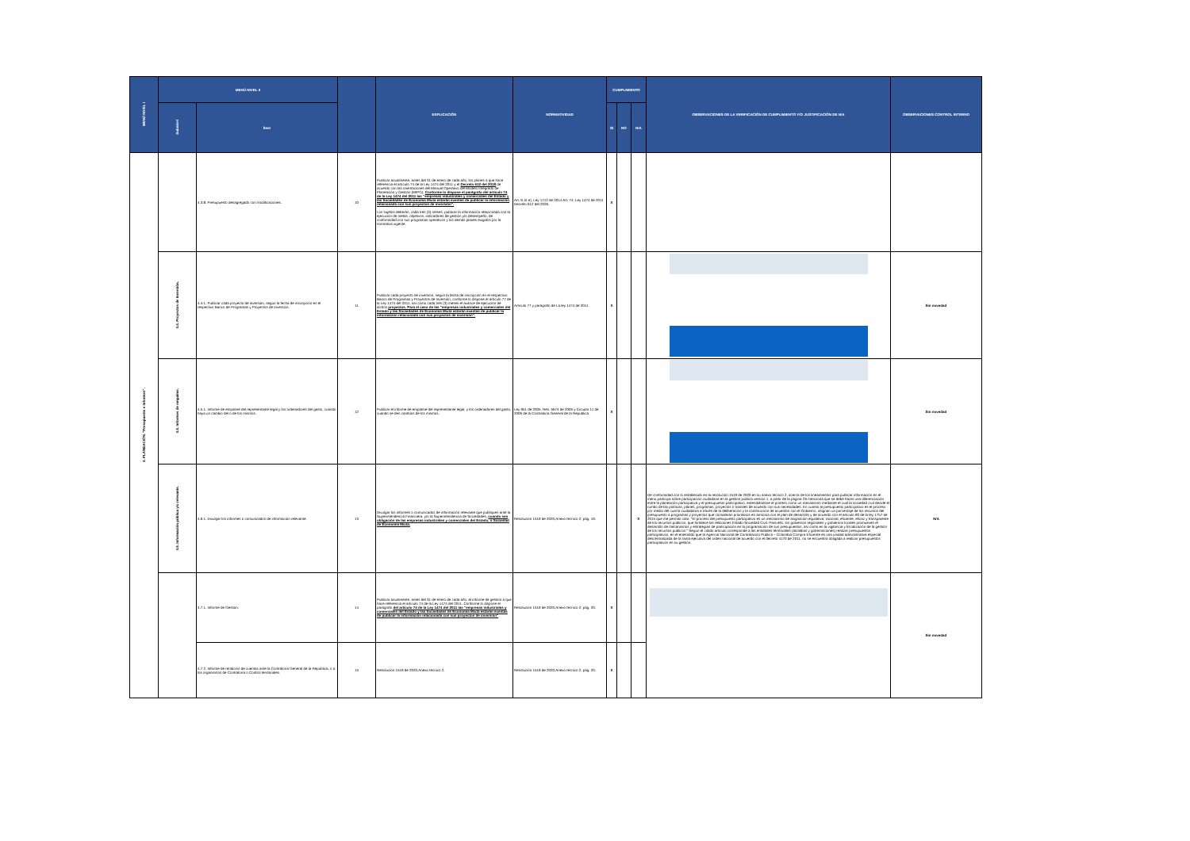| MENÚ NIVEL I | MENÚ NIVEL II | | | EXPLICACIÓN | NORMATIVIDAD | CUMPLIMIENTO | | | OBSERVACIONES DE LA VERIFICACIÓN DE CUMPLIMIENTO Y/O JUSTIFICACIÓN DE N/A | OBSERVACIONES CONTROL INTERNO |
| --- | --- | --- | --- | --- | --- | --- | --- | --- | --- | --- |
| | Subnivel | Ítem | | | | SI | NO | N/A | | |
| 4. PLANEACIÓN. "Presupuesto e Informes". | | 4.3.8. Presupuesto desagregado con modificaciones. | 10 | Publicar anualmente, antes del 31 de enero de cada año, los planes a que hace referencia el artículo 74 de la Ley 1474 del 2011 y el Decreto 612 del 2018 de acuerdo con las orientaciones del Manual Operativo del Modelo Integrado de Planeación y Gestión (MIPG). Conforme lo dispone el parágrafo del artículo 74 de la Ley 1474 del 2011 las "empresas industriales y comerciales del Estado y las Sociedades de Economía Mixta estarán exentas de publicar la información relacionada con sus proyectos de inversión". Los sujetos deberán, cada tres (3) meses, publicar la información relacionada con la ejecución de metas, objetivos, indicadores de gestión y/o desempeño, de conformidad con sus programas operativos y los demás planes exigidos por la normativa vigente. | Art. 9, lit e), Ley 1712 de 2014 Art. 74, Ley 1474 de 2011 Decreto 612 del 2026. | X | | | | |
| | 4.4. Proyectos de Inversión. | 4.4.1. Publicar cada proyecto de inversión, según la fecha de inscripción en el respectivo Banco de Programas y Proyectos de Inversión. | 11 | Publicar cada proyecto de inversión, según la fecha de inscripción en el respectivo Banco de Programas y Proyectos de Inversión, conforme lo dispone el artículo 77 de la Ley 1474 del 2011, así como cada tres (3) meses el avance de ejecución de dichos proyectos. Para el caso de las "empresas industriales y comerciales del Estado y las Sociedades de Economía Mixta estarán exentas de publicar la información relacionada con sus proyectos de inversión". | Artículo 77 y parágrafo de La ley 1474 de 2011 | X | | | | Sin novedad |
| | 4.5. Informes de empalme. | 4.5.1. Informe de empalme del representante legal y los ordenadores del gasto, cuando haya un cambio del o de los mismos. | 12 | Publicar el informe de empalme del representante legal, y los ordenadores del gasto, cuando se den cambios de los mismos. | Ley 951 de 2005, Res. 5674 de 2005 y Circular 11 de 2006 de la Contraloría General de la República | X | | | | Sin novedad |
| | 4.6. Información pública y/o relevante. | 4.6.1. Divulgar los informes o comunicados de información relevante. | 13 | Divulgar los informes o comunicados de información relevante que publiquen ante la Superintendencia Financiera, y/o la Superintendencia de Sociedades, cuando sea obligación de las empresas industriales y comerciales del Estado, o Sociedad de Economía Mixta. | Resolución 1519 de 2020,Anexo técnico 2, pág. 19. | | | X | De conformidad con lo establecido en la resolución 1519 de 2020 en su anexo técnico 2, acerca de los lineamientos para publicar información en el menú participa sobre participación ciudadana en la gestión pública versión 1, a partir de la página 26 menciona que se debe hacer una diferenciación entre la planeación participativa y el presupuesto participativo, entendiéndose el primero como un mecanismo mediante el cual la sociedad civil decide el rumbo de las políticas, planes, programas, proyectos o tramites de acuerdo con sus necesidades. En cuanto al presupuesto participativo es el proceso por medio del cual la ciudadanía a través de la deliberación y la construcción de acuerdos con el Gobierno, asignan un porcentaje de los recursos del presupuesto a programas y proyectos que consideran prioritarios en armonía con el plan de desarrollo y de acuerdo con el artículo 90 de la ley 1757 de 2015 que me permito citar: "El proceso del presupuesto participativo es un mecanismo de asignación equitativa, racional, eficiente, eficaz y transparente de los recursos públicos, que fortalece las relaciones Estado-Sociedad Civil. Para ello, los gobiernos regionales y gobiernos locales promueven el desarrollo de mecanismos y estrategias de participación en la programación de sus presupuestos, así como en la vigilancia y fiscalización de la gestión de los recursos públicos." Según el citado artículo corresponde a las entidades territoriales (alcaldías y gobernaciones) realizar presupuestos participativos, en el entendido que la Agencia Nacional de Contratación Pública – Colombia Compra Eficiente es una unidad administrativa especial descentralizada de la rama ejecutiva del orden nacional de acuerdo con el decreto 4170 de 2011, no se encuentra obligada a realizar presupuestos participativos en su gestión. | N/A |
| | | 4.7.1. Informe de Gestión. | 14 | Publicar anualmente, antes del 31 de enero de cada año, el informe de gestión a que hace referencia el artículo 74 de la Ley 1474 del 2011. Conforme lo dispone el parágrafo del artículo 74 de la Ley 1474 del 2011 las "empresas industriales y comerciales del Estado y las Sociedades de Economía Mixta estarán exentas de publicar la información relacionada con sus proyectos de inversión" . | Resolución 1519 de 2020,Anexo técnico 2, pág. 20. | X | | | | Sin novedad |
| | | 4.7.2. Informe de rendición de cuentas ante la Contraloría General de la República, o a los organismos de Contraloría o Control territoriales. | 15 | Resolución 1519 de 2020,Anexo técnico 2, | Resolución 1519 de 2020,Anexo técnico 2, pág. 20. | X | | | | |